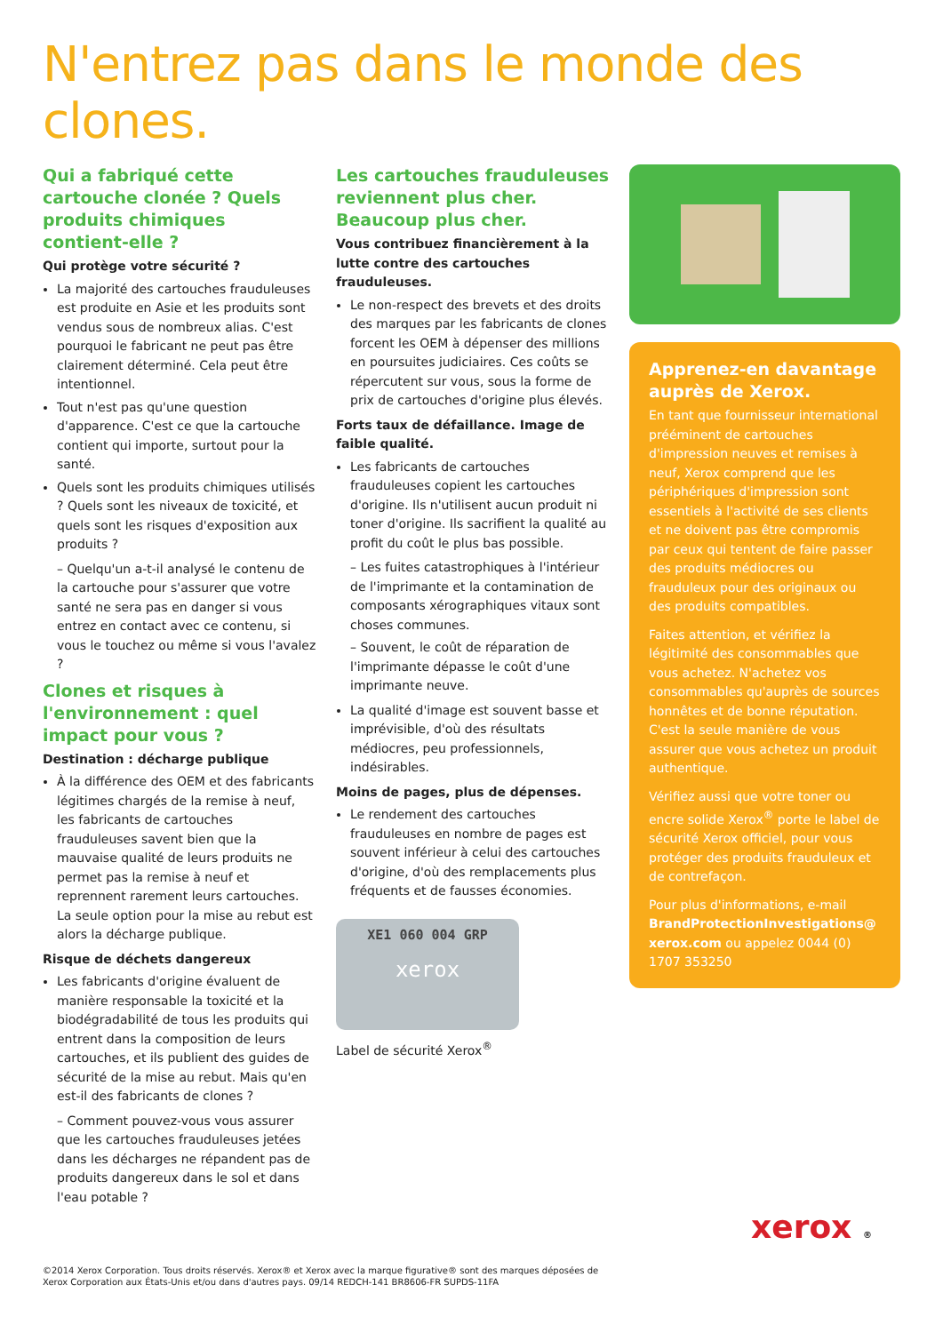N'entrez pas dans le monde des clones.
Qui a fabriqué cette cartouche clonée ? Quels produits chimiques contient-elle ?
Qui protège votre sécurité ?
La majorité des cartouches frauduleuses est produite en Asie et les produits sont vendus sous de nombreux alias. C'est pourquoi le fabricant ne peut pas être clairement déterminé. Cela peut être intentionnel.
Tout n'est pas qu'une question d'apparence. C'est ce que la cartouche contient qui importe, surtout pour la santé.
Quels sont les produits chimiques utilisés ? Quels sont les niveaux de toxicité, et quels sont les risques d'exposition aux produits ?
– Quelqu'un a-t-il analysé le contenu de la cartouche pour s'assurer que votre santé ne sera pas en danger si vous entrez en contact avec ce contenu, si vous le touchez ou même si vous l'avalez ?
Clones et risques à l'environnement : quel impact pour vous ?
Destination : décharge publique
À la différence des OEM et des fabricants légitimes chargés de la remise à neuf, les fabricants de cartouches frauduleuses savent bien que la mauvaise qualité de leurs produits ne permet pas la remise à neuf et reprennent rarement leurs cartouches. La seule option pour la mise au rebut est alors la décharge publique.
Risque de déchets dangereux
Les fabricants d'origine évaluent de manière responsable la toxicité et la biodégradabilité de tous les produits qui entrent dans la composition de leurs cartouches, et ils publient des guides de sécurité de la mise au rebut. Mais qu'en est-il des fabricants de clones ?
– Comment pouvez-vous vous assurer que les cartouches frauduleuses jetées dans les décharges ne répandent pas de produits dangereux dans le sol et dans l'eau potable ?
Les cartouches frauduleuses reviennent plus cher. Beaucoup plus cher.
Vous contribuez financièrement à la lutte contre des cartouches frauduleuses.
Le non-respect des brevets et des droits des marques par les fabricants de clones forcent les OEM à dépenser des millions en poursuites judiciaires. Ces coûts se répercutent sur vous, sous la forme de prix de cartouches d'origine plus élevés.
Forts taux de défaillance. Image de faible qualité.
Les fabricants de cartouches frauduleuses copient les cartouches d'origine. Ils n'utilisent aucun produit ni toner d'origine. Ils sacrifient la qualité au profit du coût le plus bas possible.
– Les fuites catastrophiques à l'intérieur de l'imprimante et la contamination de composants xérographiques vitaux sont choses communes.
– Souvent, le coût de réparation de l'imprimante dépasse le coût d'une imprimante neuve.
La qualité d'image est souvent basse et imprévisible, d'où des résultats médiocres, peu professionnels, indésirables.
Moins de pages, plus de dépenses.
Le rendement des cartouches frauduleuses en nombre de pages est souvent inférieur à celui des cartouches d'origine, d'où des remplacements plus fréquents et de fausses économies.
XE1 060 004 GRP
xerox
Label de sécurité Xerox<sup>®</sup>
Apprenez-en davantage auprès de Xerox.
En tant que fournisseur international prééminent de cartouches d'impression neuves et remises à neuf, Xerox comprend que les périphériques d'impression sont essentiels à l'activité de ses clients et ne doivent pas être compromis par ceux qui tentent de faire passer des produits médiocres ou frauduleux pour des originaux ou des produits compatibles.
Faites attention, et vérifiez la légitimité des consommables que vous achetez. N'achetez vos consommables qu'auprès de sources honnêtes et de bonne réputation. C'est la seule manière de vous assurer que vous achetez un produit authentique.
Vérifiez aussi que votre toner ou encre solide Xerox<sup>®</sup> porte le label de sécurité Xerox officiel, pour vous protéger des produits frauduleux et de contrefaçon.
Pour plus d'informations, e-mail BrandProtectionInvestigations@ xerox.com ou appelez 0044 (0) 1707 353250
xerox ®
©2014 Xerox Corporation. Tous droits réservés. Xerox® et Xerox avec la marque figurative® sont des marques déposées de
Xerox Corporation aux États-Unis et/ou dans d'autres pays. 09/14 REDCH-141 BR8606-FR SUPDS-11FA